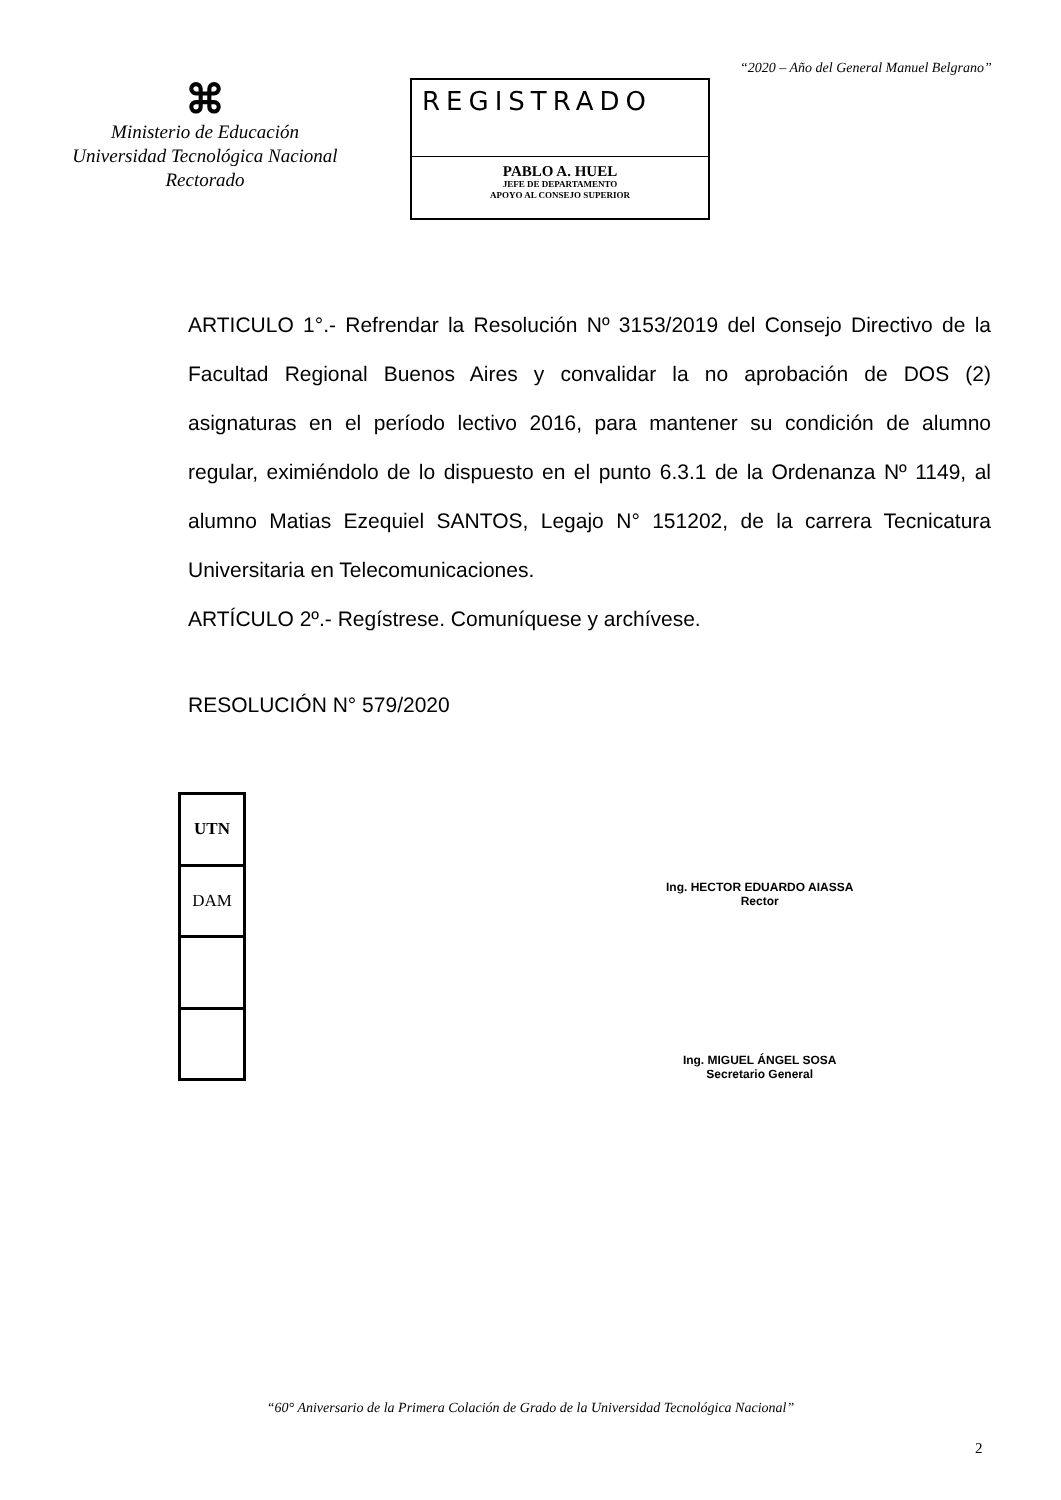⌘
Ministerio de Educación
Universidad Tecnológica Nacional
Rectorado
REGISTRADO
PABLO A. HUEL
JEFE DE DEPARTAMENTO
APOYO AL CONSEJO SUPERIOR
“2020 – Año del General Manuel Belgrano”
ARTICULO 1°.- Refrendar la Resolución Nº 3153/2019 del Consejo Directivo de la Facultad Regional Buenos Aires y convalidar la no aprobación de DOS (2) asignaturas en el período lectivo 2016, para mantener su condición de alumno regular, eximiéndolo de lo dispuesto en el punto 6.3.1 de la Ordenanza Nº 1149, al alumno Matias Ezequiel SANTOS, Legajo N° 151202, de la carrera Tecnicatura Universitaria en Telecomunicaciones.
ARTÍCULO 2º.- Regístrese. Comuníquese y archívese.
RESOLUCIÓN N° 579/2020
| UTN |
| DAM |
Ing. HECTOR EDUARDO AIASSA
Rector
Ing. MIGUEL ÁNGEL SOSA
Secretario General
“60° Aniversario de la Primera Colación de Grado de la Universidad Tecnológica Nacional”
2